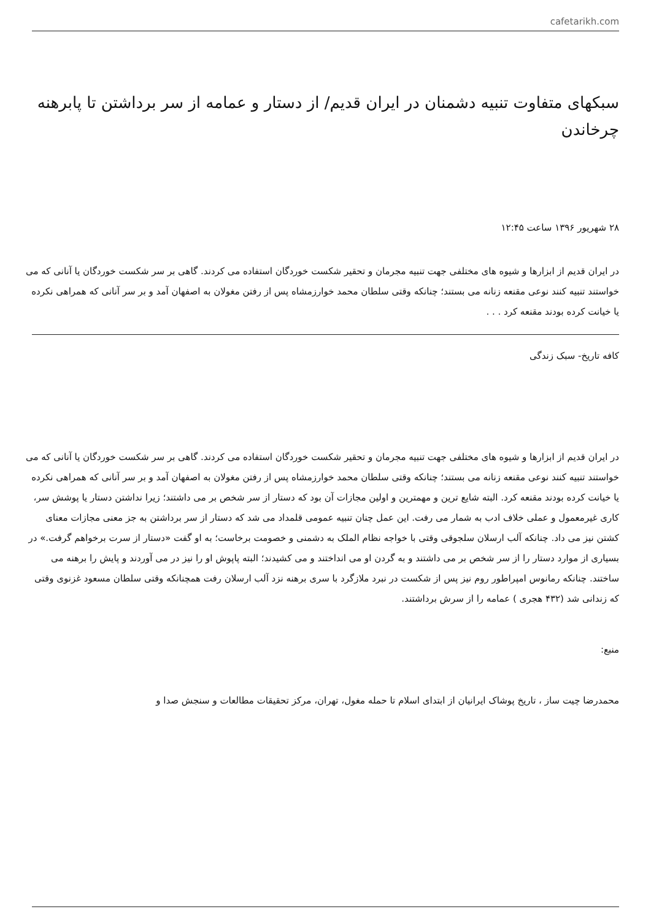cafetarikh.com
سبکهای متفاوت تنبیه دشمنان در ایران قدیم/ از دستار و عمامه از سر برداشتن تا پابرهنه چرخاندن
۲۸ شهریور ۱۳۹۶ ساعت ۱۲:۴۵
در ایران قدیم از ابزارها و شیوه های مختلفی جهت تنبیه مجرمان و تحقیر شکست خوردگان استفاده می کردند. گاهی بر سر شکست خوردگان یا آنانی که می خواستند تنبیه کنند نوعی مقنعه زنانه می بستند؛ چنانکه وقتی سلطان محمد خوارزمشاه پس از رفتن مغولان به اصفهان آمد و بر سر آنانی که همراهی نکرده یا خیانت کرده بودند مقنعه کرد . . .
کافه تاریخ- سبک زندگی
در ایران قدیم از ابزارها و شیوه های مختلفی جهت تنبیه مجرمان و تحقیر شکست خوردگان استفاده می کردند. گاهی بر سر شکست خوردگان یا آنانی که می خواستند تنبیه کنند نوعی مقنعه زنانه می بستند؛ چنانکه وقتی سلطان محمد خوارزمشاه پس از رفتن مغولان به اصفهان آمد و بر سر آنانی که همراهی نکرده یا خیانت کرده بودند مقنعه کرد. البته شایع ترین و مهمترین و اولین مجازات آن بود که دستار از سر شخص بر می داشتند؛ زیرا نداشتن دستار یا پوشش سر، کاری غیرمعمول و عملی خلاف ادب به شمار می رفت. این عمل چنان تنبیه عمومی قلمداد می شد که دستار از سر برداشتن به جز معنی مجازات معنای کشتن نیز می داد. چنانکه آلب ارسلان سلجوقی وقتی با خواجه نظام الملک به دشمنی و خصومت برخاست؛ به او گفت «دستار از سرت برخواهم گرفت.» در بسیاری از موارد دستار را از سر شخص بر می داشتند و به گردن او می انداختند و می کشیدند؛ البته پاپوش او را نیز در می آوردند و پایش را برهنه می ساختند. چنانکه رمانوس امپراطور روم نیز پس از شکست در نبرد ملازگرد با سری برهنه نزد آلب ارسلان رفت همچنانکه وقتی سلطان مسعود غزنوی وقتی که زندانی شد (۴۳۲ هجری ) عمامه را از سرش برداشتند.
منبع:
محمدرضا چیت ساز ، تاریخ پوشاک ایرانیان از ابتدای اسلام تا حمله مغول، تهران، مرکز تحقیقات مطالعات و سنجش صدا و